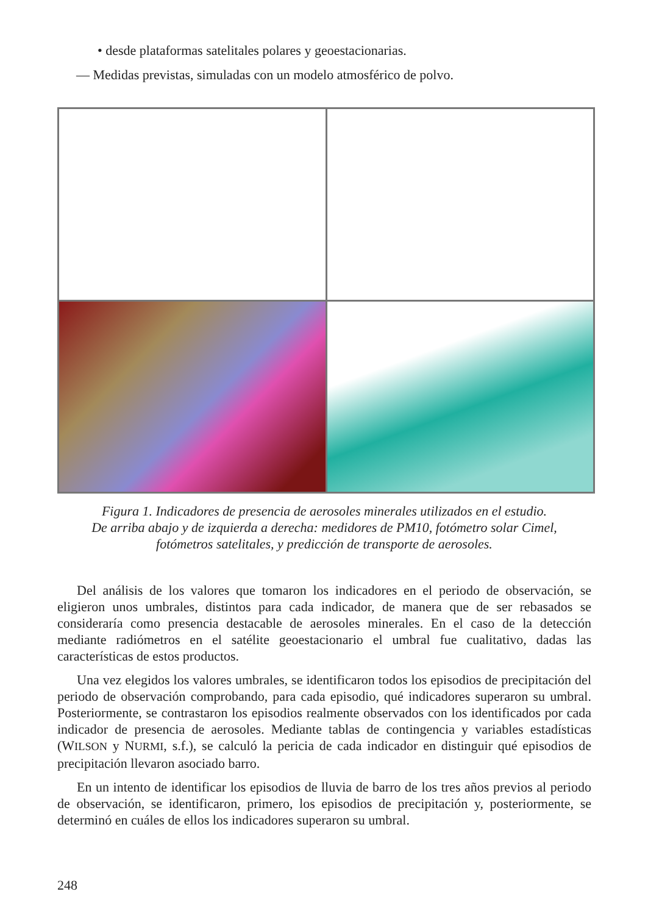• desde plataformas satelitales polares y geoestacionarias.
— Medidas previstas, simuladas con un modelo atmosférico de polvo.
Figura 1. Indicadores de presencia de aerosoles minerales utilizados en el estudio.
De arriba abajo y de izquierda a derecha: medidores de PM10, fotómetro solar Cimel,
fotómetros satelitales, y predicción de transporte de aerosoles.
Del análisis de los valores que tomaron los indicadores en el periodo de observación, se eligieron unos umbrales, distintos para cada indicador, de manera que de ser rebasados se consideraría como presencia destacable de aerosoles minerales. En el caso de la detección mediante radiómetros en el satélite geoestacionario el umbral fue cualitativo, dadas las características de estos productos.
Una vez elegidos los valores umbrales, se identificaron todos los episodios de precipitación del periodo de observación comprobando, para cada episodio, qué indicadores superaron su umbral. Posteriormente, se contrastaron los episodios realmente observados con los identificados por cada indicador de presencia de aerosoles. Mediante tablas de contingencia y variables estadísticas (WILSON y NURMI, s.f.), se calculó la pericia de cada indicador en distinguir qué episodios de precipitación llevaron asociado barro.
En un intento de identificar los episodios de lluvia de barro de los tres años previos al periodo de observación, se identificaron, primero, los episodios de precipitación y, posteriormente, se determinó en cuáles de ellos los indicadores superaron su umbral.
248